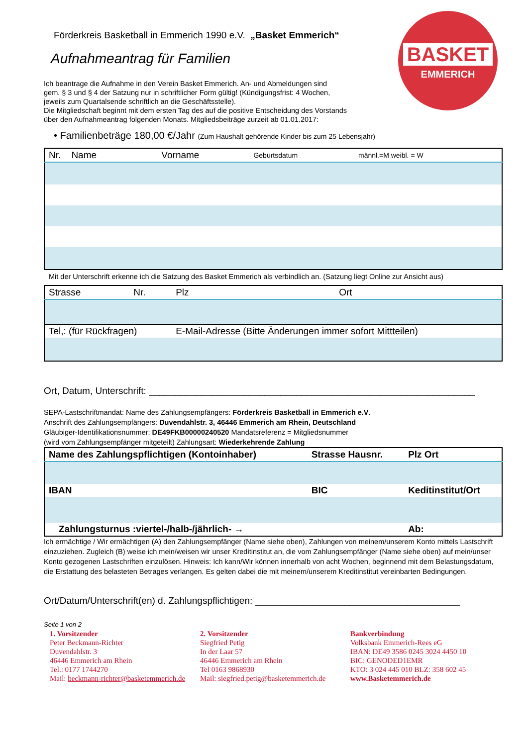BASKET
EMMERICH
Förderkreis Basketball in Emmerich 1990 e.V. „Basket Emmerich“
Aufnahmeantrag für Familien
Ich beantrage die Aufnahme in den Verein Basket Emmerich. An- und Abmeldungen sind
gem. § 3 und § 4 der Satzung nur in schriftlicher Form gültig! (Kündigungsfrist: 4 Wochen,
jeweils zum Quartalsende schriftlich an die Geschäftsstelle).
Die Mitgliedschaft beginnt mit dem ersten Tag des auf die positive Entscheidung des Vorstands
über den Aufnahmeantrag folgenden Monats. Mitgliedsbeiträge zurzeit ab 01.01.2017:
• Familienbeträge 180,00 €/Jahr (Zum Haushalt gehörende Kinder bis zum 25 Lebensjahr)
| Nr. Name | Vorname | Geburtsdatum | männl.=M weibl. = W |
Mit der Unterschrift erkenne ich die Satzung des Basket Emmerich als verbindlich an. (Satzung liegt Online zur Ansicht aus)
| Strasse | Nr. | Plz | Ort |
| Tel,: (für Rückfragen) | | E-Mail-Adresse (Bitte Änderungen immer sofort Mittteilen) | |
Ort, Datum, Unterschrift: ______________________________________________________________
SEPA-Lastschriftmandat: Name des Zahlungsempfängers: Förderkreis Basketball in Emmerich e.V.
Anschrift des Zahlungsempfängers: Duvendahlstr. 3, 46446 Emmerich am Rhein, Deutschland
Gläubiger-Identifikationsnummer: DE49FKB00000240520 Mandatsreferenz = Mitgliedsnummer
(wird vom Zahlungsempfänger mitgeteilt) Zahlungsart: Wiederkehrende Zahlung
| Name des Zahlungspflichtigen (Kontoinhaber) | Strasse Hausnr. | Plz Ort |
| IBAN | BIC | Keditinstitut/Ort |
| Zahlungsturnus :viertel-/halb-/jährlich- → | | Ab: |
Ich ermächtige / Wir ermächtigen (A) den Zahlungsempfänger (Name siehe oben), Zahlungen von meinem/unserem Konto mittels Lastschrift einzuziehen. Zugleich (B) weise ich mein/weisen wir unser Kreditinstitut an, die vom Zahlungsempfänger (Name siehe oben) auf mein/unser Konto gezogenen Lastschriften einzulösen. Hinweis: Ich kann/Wir können innerhalb von acht Wochen, beginnend mit dem Belastungsdatum, die Erstattung des belasteten Betrages verlangen. Es gelten dabei die mit meinem/unserem Kreditinstitut vereinbarten Bedingungen.
Ort/Datum/Unterschrift(en) d. Zahlungspflichtigen: _______________________________________
Seite 1 von 2
1. Vorsitzender
Peter Beckmann-Richter
Duvendahlstr. 3
46446 Emmerich am Rhein
Tel.: 0177 1744270
Mail: beckmann-richter@basketemmerich.de
2. Vorsitzender
Siegfried Petig
In der Laar 57
46446 Emmerich am Rhein
Tel 0163 9868930
Mail: siegfried.petig@basketemmerich.de
Bankverbindung
Volksbank Emmerich-Rees eG
IBAN: DE49 3586 0245 3024 4450 10
BIC: GENODED1EMR
KTO: 3 024 445 010 BLZ: 358 602 45
www.Basketemmerich.de